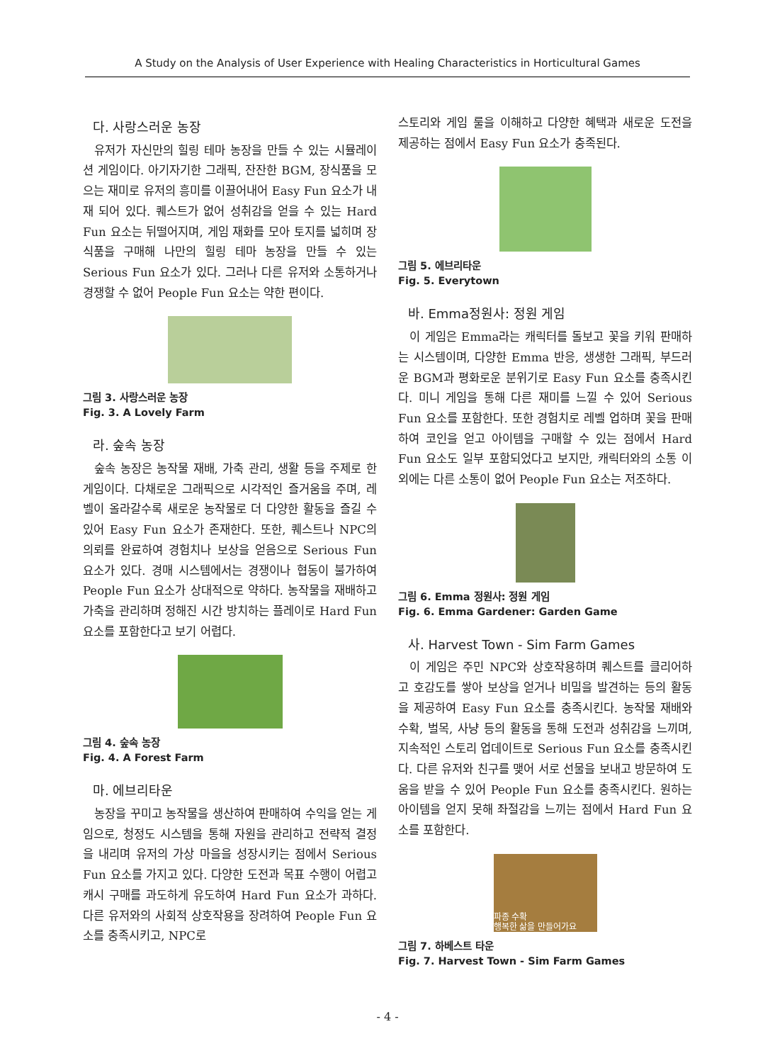A Study on the Analysis of User Experience with Healing Characteristics in Horticultural Games
다. 사랑스러운 농장
유저가 자신만의 힐링 테마 농장을 만들 수 있는 시뮬레이션 게임이다. 아기자기한 그래픽, 잔잔한 BGM, 장식품을 모으는 재미로 유저의 흥미를 이끌어내어 Easy Fun 요소가 내재 되어 있다. 퀘스트가 없어 성취감을 얻을 수 있는 Hard Fun 요소는 뒤떨어지며, 게임 재화를 모아 토지를 넓히며 장식품을 구매해 나만의 힐링 테마 농장을 만들 수 있는 Serious Fun 요소가 있다. 그러나 다른 유저와 소통하거나 경쟁할 수 없어 People Fun 요소는 약한 편이다.
그림 3. 사랑스러운 농장
Fig. 3. A Lovely Farm
라. 숲속 농장
숲속 농장은 농작물 재배, 가축 관리, 생활 등을 주제로 한 게임이다. 다채로운 그래픽으로 시각적인 즐거움을 주며, 레벨이 올라갈수록 새로운 농작물로 더 다양한 활동을 즐길 수 있어 Easy Fun 요소가 존재한다. 또한, 퀘스트나 NPC의 의뢰를 완료하여 경험치나 보상을 얻음으로 Serious Fun 요소가 있다. 경매 시스템에서는 경쟁이나 협동이 불가하여 People Fun 요소가 상대적으로 약하다. 농작물을 재배하고 가축을 관리하며 정해진 시간 방치하는 플레이로 Hard Fun 요소를 포함한다고 보기 어렵다.
그림 4. 숲속 농장
Fig. 4. A Forest Farm
마. 에브리타운
농장을 꾸미고 농작물을 생산하여 판매하여 수익을 얻는 게임으로, 청정도 시스템을 통해 자원을 관리하고 전략적 결정을 내리며 유저의 가상 마을을 성장시키는 점에서 Serious Fun 요소를 가지고 있다. 다양한 도전과 목표 수행이 어렵고 캐시 구매를 과도하게 유도하여 Hard Fun 요소가 과하다. 다른 유저와의 사회적 상호작용을 장려하여 People Fun 요소를 충족시키고, NPC로
스토리와 게임 룰을 이해하고 다양한 혜택과 새로운 도전을 제공하는 점에서 Easy Fun 요소가 충족된다.
그림 5. 에브리타운
Fig. 5. Everytown
바. Emma정원사: 정원 게임
이 게임은 Emma라는 캐릭터를 돌보고 꽃을 키워 판매하는 시스템이며, 다양한 Emma 반응, 생생한 그래픽, 부드러운 BGM과 평화로운 분위기로 Easy Fun 요소를 충족시킨다. 미니 게임을 통해 다른 재미를 느낄 수 있어 Serious Fun 요소를 포함한다. 또한 경험치로 레벨 업하며 꽃을 판매하여 코인을 얻고 아이템을 구매할 수 있는 점에서 Hard Fun 요소도 일부 포함되었다고 보지만, 캐릭터와의 소통 이외에는 다른 소통이 없어 People Fun 요소는 저조하다.
그림 6. Emma 정원사: 정원 게임
Fig. 6. Emma Gardener: Garden Game
사. Harvest Town - Sim Farm Games
이 게임은 주민 NPC와 상호작용하며 퀘스트를 클리어하고 호감도를 쌓아 보상을 얻거나 비밀을 발견하는 등의 활동을 제공하여 Easy Fun 요소를 충족시킨다. 농작물 재배와 수확, 벌목, 사냥 등의 활동을 통해 도전과 성취감을 느끼며, 지속적인 스토리 업데이트로 Serious Fun 요소를 충족시킨다. 다른 유저와 친구를 맺어 서로 선물을 보내고 방문하여 도움을 받을 수 있어 People Fun 요소를 충족시킨다. 원하는 아이템을 얻지 못해 좌절감을 느끼는 점에서 Hard Fun 요소를 포함한다.
파종 수확
행복한 삶을 만들어가요
그림 7. 하베스트 타운
Fig. 7. Harvest Town - Sim Farm Games
- 4 -